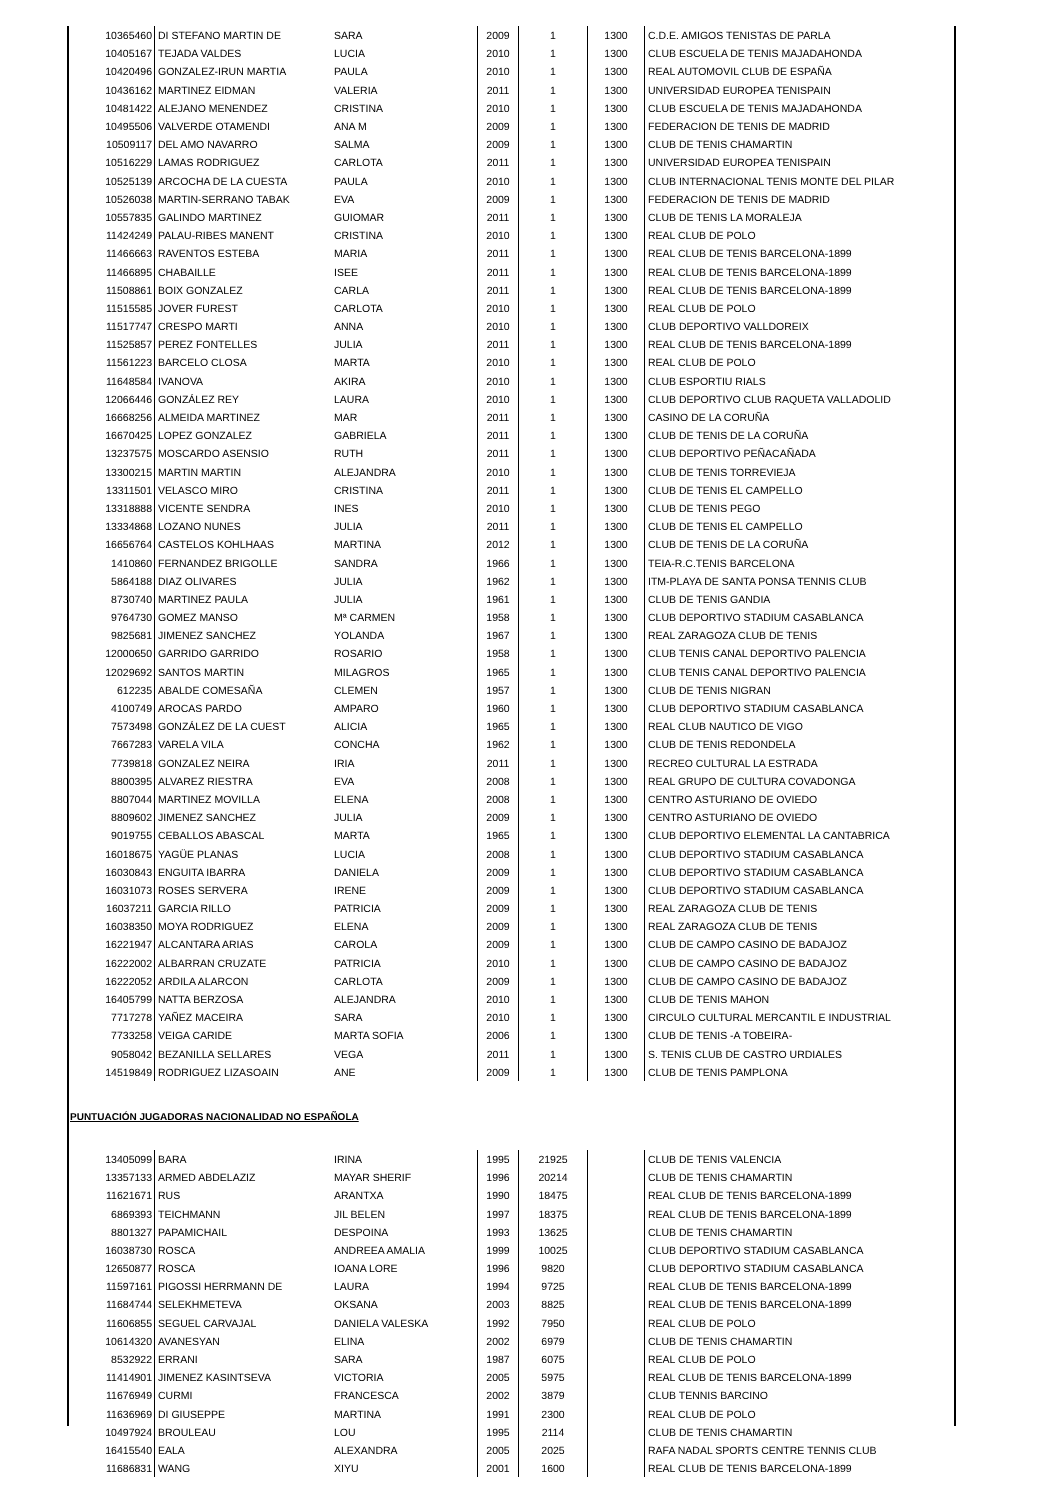| 10365460 | DI STEFANO MARTIN DE | SARA | 2009 | 1 | 1300 | C.D.E. AMIGOS TENISTAS DE PARLA |
| 10405167 | TEJADA VALDES | LUCIA | 2010 | 1 | 1300 | CLUB ESCUELA DE TENIS MAJADAHONDA |
| 10420496 | GONZALEZ-IRUN MARTIA | PAULA | 2010 | 1 | 1300 | REAL AUTOMOVIL CLUB DE ESPAÑA |
| 10436162 | MARTINEZ EIDMAN | VALERIA | 2011 | 1 | 1300 | UNIVERSIDAD EUROPEA TENISPAIN |
| 10481422 | ALEJANO MENENDEZ | CRISTINA | 2010 | 1 | 1300 | CLUB ESCUELA DE TENIS MAJADAHONDA |
| 10495506 | VALVERDE OTAMENDI | ANA M | 2009 | 1 | 1300 | FEDERACION DE TENIS DE MADRID |
| 10509117 | DEL AMO NAVARRO | SALMA | 2009 | 1 | 1300 | CLUB DE TENIS CHAMARTIN |
| 10516229 | LAMAS RODRIGUEZ | CARLOTA | 2011 | 1 | 1300 | UNIVERSIDAD EUROPEA TENISPAIN |
| 10525139 | ARCOCHA DE LA CUESTA | PAULA | 2010 | 1 | 1300 | CLUB INTERNACIONAL TENIS MONTE DEL PILAR |
| 10526038 | MARTIN-SERRANO TABAK | EVA | 2009 | 1 | 1300 | FEDERACION DE TENIS DE MADRID |
| 10557835 | GALINDO MARTINEZ | GUIOMAR | 2011 | 1 | 1300 | CLUB DE TENIS LA MORALEJA |
| 11424249 | PALAU-RIBES MANENT | CRISTINA | 2010 | 1 | 1300 | REAL CLUB DE POLO |
| 11466663 | RAVENTOS ESTEBA | MARIA | 2011 | 1 | 1300 | REAL CLUB DE TENIS BARCELONA-1899 |
| 11466895 | CHABAILLE | ISEE | 2011 | 1 | 1300 | REAL CLUB DE TENIS BARCELONA-1899 |
| 11508861 | BOIX GONZALEZ | CARLA | 2011 | 1 | 1300 | REAL CLUB DE TENIS BARCELONA-1899 |
| 11515585 | JOVER FUREST | CARLOTA | 2010 | 1 | 1300 | REAL CLUB DE POLO |
| 11517747 | CRESPO MARTI | ANNA | 2010 | 1 | 1300 | CLUB DEPORTIVO VALLDOREIX |
| 11525857 | PEREZ FONTELLES | JULIA | 2011 | 1 | 1300 | REAL CLUB DE TENIS BARCELONA-1899 |
| 11561223 | BARCELO CLOSA | MARTA | 2010 | 1 | 1300 | REAL CLUB DE POLO |
| 11648584 | IVANOVA | AKIRA | 2010 | 1 | 1300 | CLUB ESPORTIU RIALS |
| 12066446 | GONZÁLEZ REY | LAURA | 2010 | 1 | 1300 | CLUB DEPORTIVO CLUB RAQUETA VALLADOLID |
| 16668256 | ALMEIDA MARTINEZ | MAR | 2011 | 1 | 1300 | CASINO DE LA CORUÑA |
| 16670425 | LOPEZ GONZALEZ | GABRIELA | 2011 | 1 | 1300 | CLUB DE TENIS DE LA CORUÑA |
| 13237575 | MOSCARDO ASENSIO | RUTH | 2011 | 1 | 1300 | CLUB DEPORTIVO PEÑACAÑADA |
| 13300215 | MARTIN MARTIN | ALEJANDRA | 2010 | 1 | 1300 | CLUB DE TENIS TORREVIEJA |
| 13311501 | VELASCO MIRO | CRISTINA | 2011 | 1 | 1300 | CLUB DE TENIS EL CAMPELLO |
| 13318888 | VICENTE SENDRA | INES | 2010 | 1 | 1300 | CLUB DE TENIS PEGO |
| 13334868 | LOZANO NUNES | JULIA | 2011 | 1 | 1300 | CLUB DE TENIS EL CAMPELLO |
| 16656764 | CASTELOS KOHLHAAS | MARTINA | 2012 | 1 | 1300 | CLUB DE TENIS DE LA CORUÑA |
| 1410860 | FERNANDEZ BRIGOLLE | SANDRA | 1966 | 1 | 1300 | TEIA-R.C.TENIS BARCELONA |
| 5864188 | DIAZ OLIVARES | JULIA | 1962 | 1 | 1300 | ITM-PLAYA DE SANTA PONSA TENNIS CLUB |
| 8730740 | MARTINEZ PAULA | JULIA | 1961 | 1 | 1300 | CLUB DE TENIS GANDIA |
| 9764730 | GOMEZ MANSO | Mª CARMEN | 1958 | 1 | 1300 | CLUB DEPORTIVO STADIUM CASABLANCA |
| 9825681 | JIMENEZ SANCHEZ | YOLANDA | 1967 | 1 | 1300 | REAL ZARAGOZA CLUB DE TENIS |
| 12000650 | GARRIDO GARRIDO | ROSARIO | 1958 | 1 | 1300 | CLUB TENIS CANAL DEPORTIVO PALENCIA |
| 12029692 | SANTOS MARTIN | MILAGROS | 1965 | 1 | 1300 | CLUB TENIS CANAL DEPORTIVO PALENCIA |
| 612235 | ABALDE COMESAÑA | CLEMEN | 1957 | 1 | 1300 | CLUB DE TENIS NIGRAN |
| 4100749 | AROCAS PARDO | AMPARO | 1960 | 1 | 1300 | CLUB DEPORTIVO STADIUM CASABLANCA |
| 7573498 | GONZÁLEZ DE LA CUEST | ALICIA | 1965 | 1 | 1300 | REAL CLUB NAUTICO DE VIGO |
| 7667283 | VARELA VILA | CONCHA | 1962 | 1 | 1300 | CLUB DE TENIS REDONDELA |
| 7739818 | GONZALEZ NEIRA | IRIA | 2011 | 1 | 1300 | RECREO CULTURAL LA ESTRADA |
| 8800395 | ALVAREZ RIESTRA | EVA | 2008 | 1 | 1300 | REAL GRUPO DE CULTURA COVADONGA |
| 8807044 | MARTINEZ MOVILLA | ELENA | 2008 | 1 | 1300 | CENTRO ASTURIANO DE OVIEDO |
| 8809602 | JIMENEZ SANCHEZ | JULIA | 2009 | 1 | 1300 | CENTRO ASTURIANO DE OVIEDO |
| 9019755 | CEBALLOS ABASCAL | MARTA | 1965 | 1 | 1300 | CLUB DEPORTIVO ELEMENTAL LA CANTABRICA |
| 16018675 | YAGÜE PLANAS | LUCIA | 2008 | 1 | 1300 | CLUB DEPORTIVO STADIUM CASABLANCA |
| 16030843 | ENGUITA IBARRA | DANIELA | 2009 | 1 | 1300 | CLUB DEPORTIVO STADIUM CASABLANCA |
| 16031073 | ROSES SERVERA | IRENE | 2009 | 1 | 1300 | CLUB DEPORTIVO STADIUM CASABLANCA |
| 16037211 | GARCIA RILLO | PATRICIA | 2009 | 1 | 1300 | REAL ZARAGOZA CLUB DE TENIS |
| 16038350 | MOYA RODRIGUEZ | ELENA | 2009 | 1 | 1300 | REAL ZARAGOZA CLUB DE TENIS |
| 16221947 | ALCANTARA ARIAS | CAROLA | 2009 | 1 | 1300 | CLUB DE CAMPO CASINO DE BADAJOZ |
| 16222002 | ALBARRAN CRUZATE | PATRICIA | 2010 | 1 | 1300 | CLUB DE CAMPO CASINO DE BADAJOZ |
| 16222052 | ARDILA ALARCON | CARLOTA | 2009 | 1 | 1300 | CLUB DE CAMPO CASINO DE BADAJOZ |
| 16405799 | NATTA BERZOSA | ALEJANDRA | 2010 | 1 | 1300 | CLUB DE TENIS MAHON |
| 7717278 | YAÑEZ MACEIRA | SARA | 2010 | 1 | 1300 | CIRCULO CULTURAL MERCANTIL E INDUSTRIAL |
| 7733258 | VEIGA CARIDE | MARTA SOFIA | 2006 | 1 | 1300 | CLUB DE TENIS -A TOBEIRA- |
| 9058042 | BEZANILLA SELLARES | VEGA | 2011 | 1 | 1300 | S. TENIS CLUB DE CASTRO URDIALES |
| 14519849 | RODRIGUEZ LIZASOAIN | ANE | 2009 | 1 | 1300 | CLUB DE TENIS PAMPLONA |
PUNTUACIÓN JUGADORAS NACIONALIDAD NO ESPAÑOLA
| 13405099 | BARA | IRINA | 1995 | 21925 | | CLUB DE TENIS VALENCIA |
| 13357133 | ARMED ABDELAZIZ | MAYAR SHERIF | 1996 | 20214 | | CLUB DE TENIS CHAMARTIN |
| 11621671 | RUS | ARANTXA | 1990 | 18475 | | REAL CLUB DE TENIS BARCELONA-1899 |
| 6869393 | TEICHMANN | JIL BELEN | 1997 | 18375 | | REAL CLUB DE TENIS BARCELONA-1899 |
| 8801327 | PAPAMICHAIL | DESPOINA | 1993 | 13625 | | CLUB DE TENIS CHAMARTIN |
| 16038730 | ROSCA | ANDREEA AMALIA | 1999 | 10025 | | CLUB DEPORTIVO STADIUM CASABLANCA |
| 12650877 | ROSCA | IOANA LORE | 1996 | 9820 | | CLUB DEPORTIVO STADIUM CASABLANCA |
| 11597161 | PIGOSSI HERRMANN DE | LAURA | 1994 | 9725 | | REAL CLUB DE TENIS BARCELONA-1899 |
| 11684744 | SELEKHMETEVA | OKSANA | 2003 | 8825 | | REAL CLUB DE TENIS BARCELONA-1899 |
| 11606855 | SEGUEL CARVAJAL | DANIELA VALESKA | 1992 | 7950 | | REAL CLUB DE POLO |
| 10614320 | AVANESYAN | ELINA | 2002 | 6979 | | CLUB DE TENIS CHAMARTIN |
| 8532922 | ERRANI | SARA | 1987 | 6075 | | REAL CLUB DE POLO |
| 11414901 | JIMENEZ KASINTSEVA | VICTORIA | 2005 | 5975 | | REAL CLUB DE TENIS BARCELONA-1899 |
| 11676949 | CURMI | FRANCESCA | 2002 | 3879 | | CLUB TENNIS BARCINO |
| 11636969 | DI GIUSEPPE | MARTINA | 1991 | 2300 | | REAL CLUB DE POLO |
| 10497924 | BROULEAU | LOU | 1995 | 2114 | | CLUB DE TENIS CHAMARTIN |
| 16415540 | EALA | ALEXANDRA | 2005 | 2025 | | RAFA NADAL SPORTS CENTRE TENNIS CLUB |
| 11686831 | WANG | XIYU | 2001 | 1600 | | REAL CLUB DE TENIS BARCELONA-1899 |